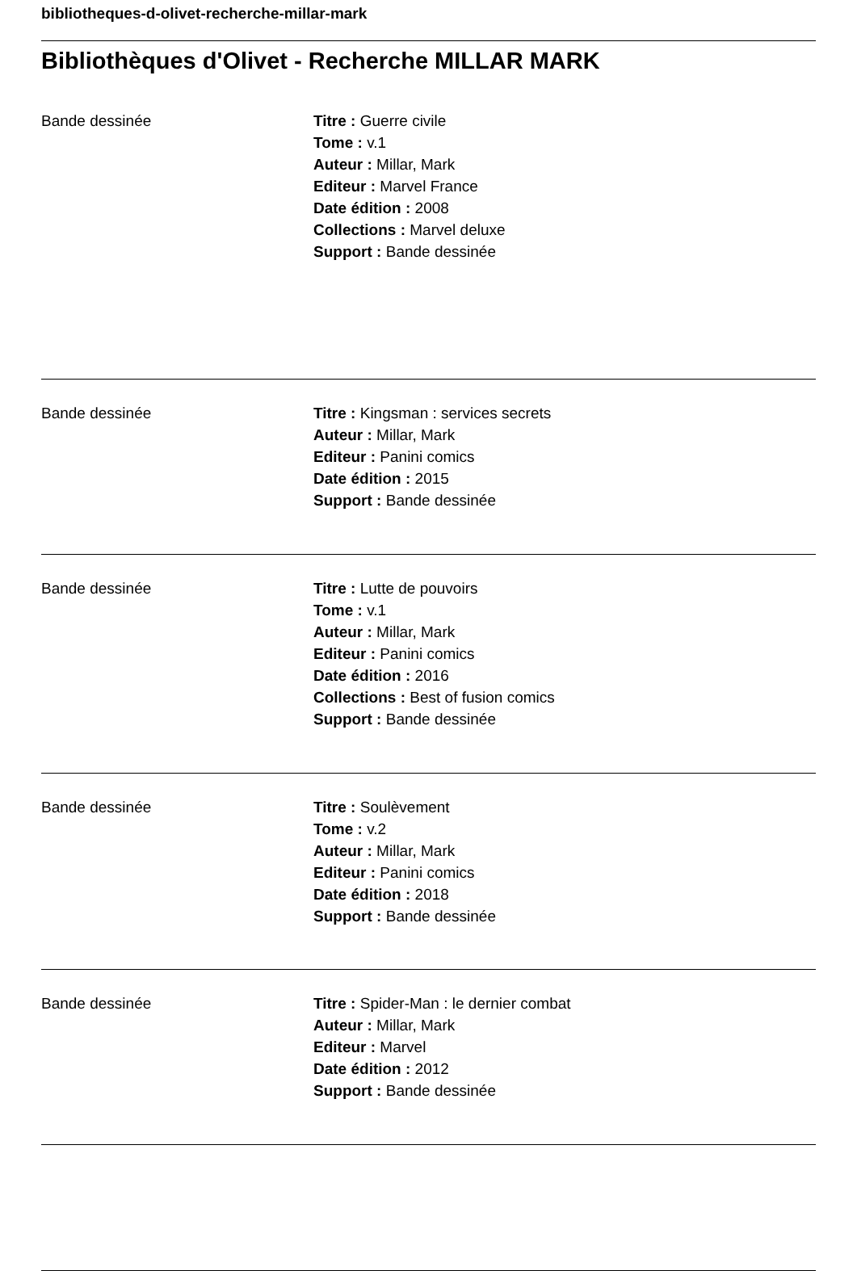bibliotheques-d-olivet-recherche-millar-mark
Bibliothèques d'Olivet - Recherche MILLAR MARK
Bande dessinée Titre : Guerre civile
Tome : v.1
Auteur : Millar, Mark
Editeur : Marvel France
Date édition : 2008
Collections : Marvel deluxe
Support : Bande dessinée
Bande dessinée Titre : Kingsman : services secrets
Auteur : Millar, Mark
Editeur : Panini comics
Date édition : 2015
Support : Bande dessinée
Bande dessinée Titre : Lutte de pouvoirs
Tome : v.1
Auteur : Millar, Mark
Editeur : Panini comics
Date édition : 2016
Collections : Best of fusion comics
Support : Bande dessinée
Bande dessinée Titre : Soulèvement
Tome : v.2
Auteur : Millar, Mark
Editeur : Panini comics
Date édition : 2018
Support : Bande dessinée
Bande dessinée Titre : Spider-Man : le dernier combat
Auteur : Millar, Mark
Editeur : Marvel
Date édition : 2012
Support : Bande dessinée